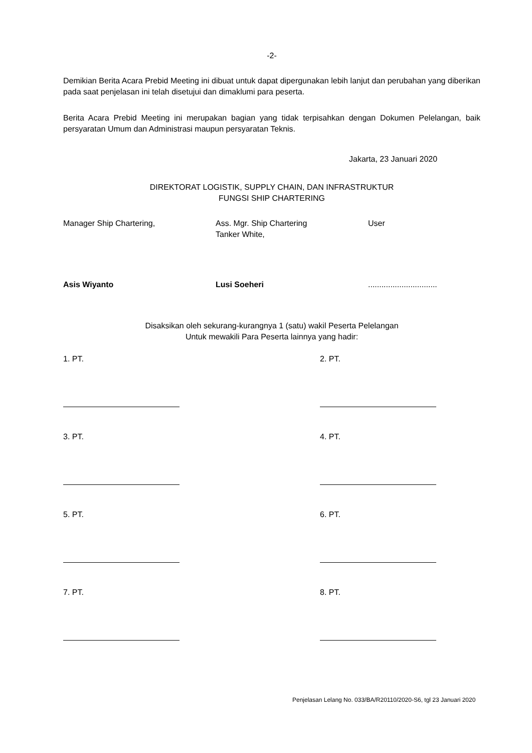-2-
Demikian Berita Acara Prebid Meeting ini dibuat untuk dapat dipergunakan lebih lanjut dan perubahan yang diberikan pada saat penjelasan ini telah disetujui dan dimaklumi para peserta.
Berita Acara Prebid Meeting ini merupakan bagian yang tidak terpisahkan dengan Dokumen Pelelangan, baik persyaratan Umum dan Administrasi maupun persyaratan Teknis.
Jakarta, 23 Januari 2020
DIREKTORAT LOGISTIK, SUPPLY CHAIN, DAN INFRASTRUKTUR
FUNGSI SHIP CHARTERING
Manager Ship Chartering,
Asis Wiyanto
Ass. Mgr. Ship Chartering
Tanker White,
Lusi Soeheri
User
...............................
Disaksikan oleh sekurang-kurangnya 1 (satu) wakil Peserta Pelelangan
Untuk mewakili Para Peserta lainnya yang hadir:
1. PT.
2. PT.
3. PT.
4. PT.
5. PT.
6. PT.
7. PT.
8. PT.
Penjelasan Lelang No. 033/BA/R20110/2020-S6, tgl 23 Januari 2020